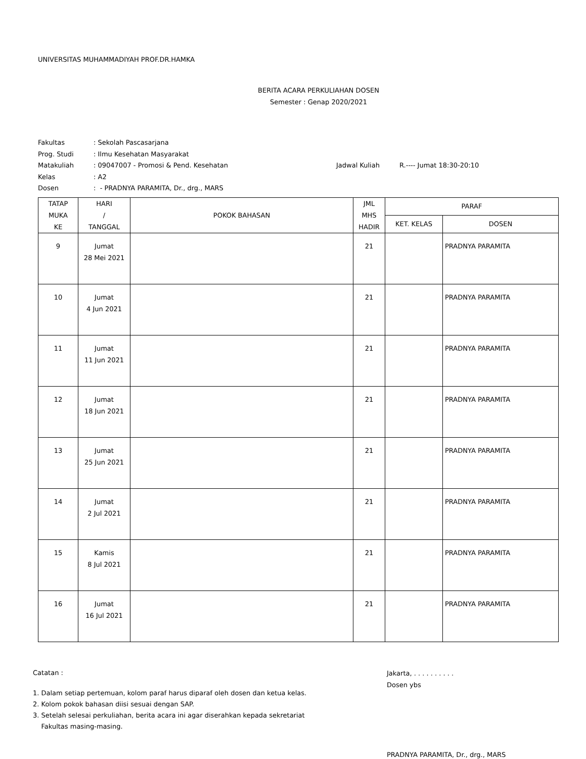UNIVERSITAS MUHAMMADIYAH PROF.DR.HAMKA
BERITA ACARA PERKULIAHAN DOSEN
Semester : Genap 2020/2021
Fakultas: Sekolah Pascasarjana
Prog. Studi: Ilmu Kesehatan Masyarakat
Matakuliah: 09047007 - Promosi & Pend. Kesehatan Jadwal Kuliah R.---- Jumat 18:30-20:10
Kelas: A2
Dosen: - PRADNYA PARAMITA, Dr., drg., MARS
| TATAP MUKA KE | HARI / TANGGAL | POKOK BAHASAN | JML MHS HADIR | PARAF | |
| --- | --- | --- | --- | --- | --- |
| | | | | KET. KELAS | DOSEN |
| 9 | Jumat 28 Mei 2021 | | 21 | | PRADNYA PARAMITA |
| 10 | Jumat 4 Jun 2021 | | 21 | | PRADNYA PARAMITA |
| 11 | Jumat 11 Jun 2021 | | 21 | | PRADNYA PARAMITA |
| 12 | Jumat 18 Jun 2021 | | 21 | | PRADNYA PARAMITA |
| 13 | Jumat 25 Jun 2021 | | 21 | | PRADNYA PARAMITA |
| 14 | Jumat 2 Jul 2021 | | 21 | | PRADNYA PARAMITA |
| 15 | Kamis 8 Jul 2021 | | 21 | | PRADNYA PARAMITA |
| 16 | Jumat 16 Jul 2021 | | 21 | | PRADNYA PARAMITA |
Catatan :
1. Dalam setiap pertemuan, kolom paraf harus diparaf oleh dosen dan ketua kelas.
2. Kolom pokok bahasan diisi sesuai dengan SAP.
3. Setelah selesai perkuliahan, berita acara ini agar diserahkan kepada sekretariat
Fakultas masing-masing.
Jakarta, . . . . . . . . . .
Dosen ybs
PRADNYA PARAMITA, Dr., drg., MARS